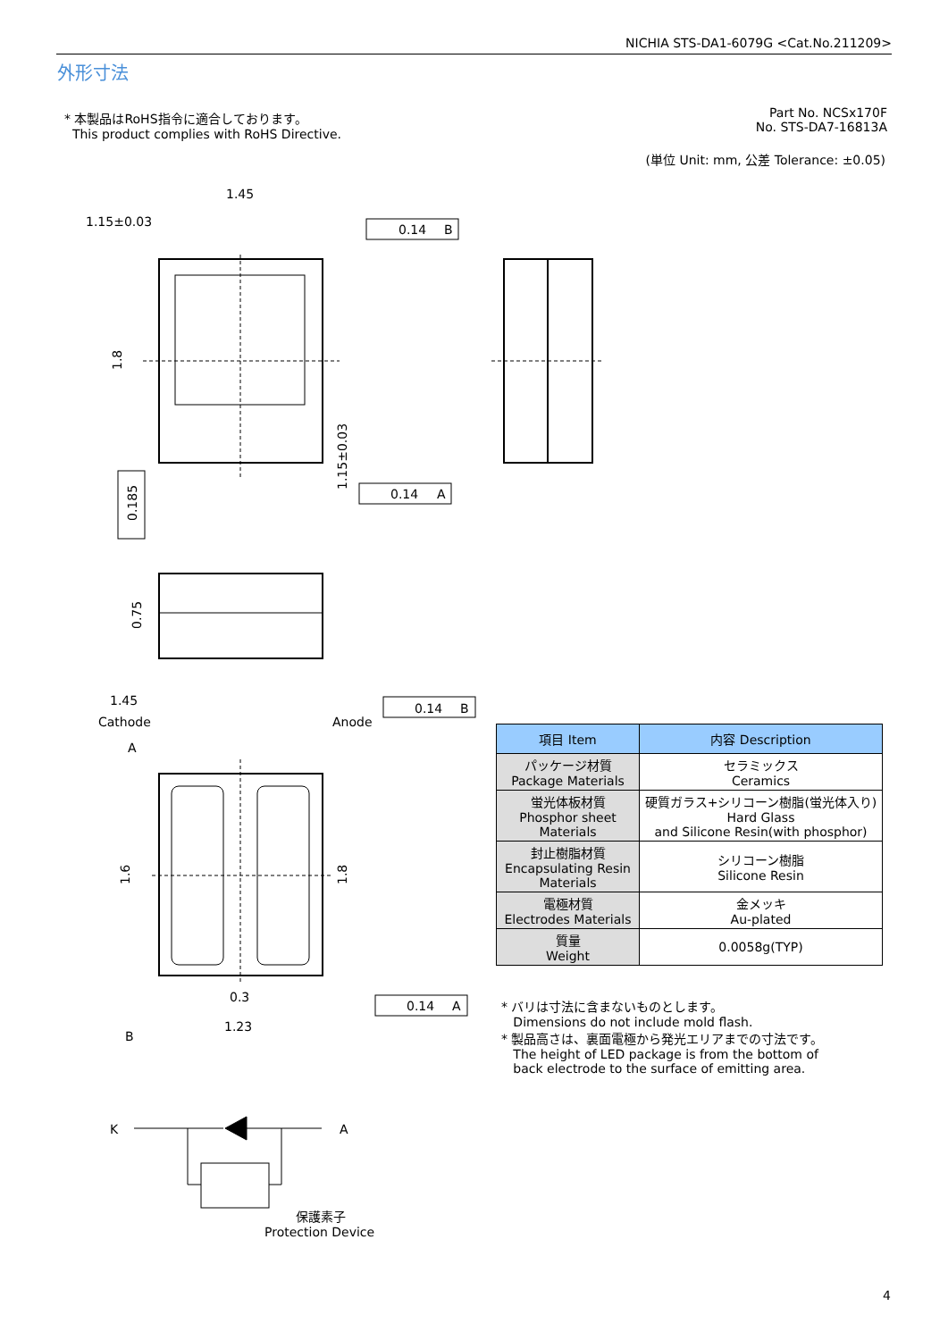NICHIA STS-DA1-6079G <Cat.No.211209>
外形寸法
* 本製品はRoHS指令に適合しております。
This product complies with RoHS Directive.
Part No. NCSx170F
No. STS-DA7-16813A
(単位 Unit: mm, 公差 Tolerance: ±0.05)
1.45
1.15±0.03
0.14
B
0.14
A
0.14
B
0.14
A
1.45
Cathode
Anode
A
B
0.3
1.23
K
A
保護素子
Protection Device
1.8
0.185
1.15±0.03
0.75
1.6
1.8
| 項目 Item | 内容 Description |
| --- | --- |
| パッケージ材質 Package Materials | セラミックス Ceramics |
| 蛍光体板材質 Phosphor sheet Materials | 硬質ガラス+シリコーン樹脂(蛍光体入り) Hard Glass and Silicone Resin(with phosphor) |
| 封止樹脂材質 Encapsulating Resin Materials | シリコーン樹脂 Silicone Resin |
| 電極材質 Electrodes Materials | 金メッキ Au-plated |
| 質量 Weight | 0.0058g(TYP) |
* バリは寸法に含まないものとします。
Dimensions do not include mold flash.
* 製品高さは、裏面電極から発光エリアまでの寸法です。
The height of LED package is from the bottom of
back electrode to the surface of emitting area.
4